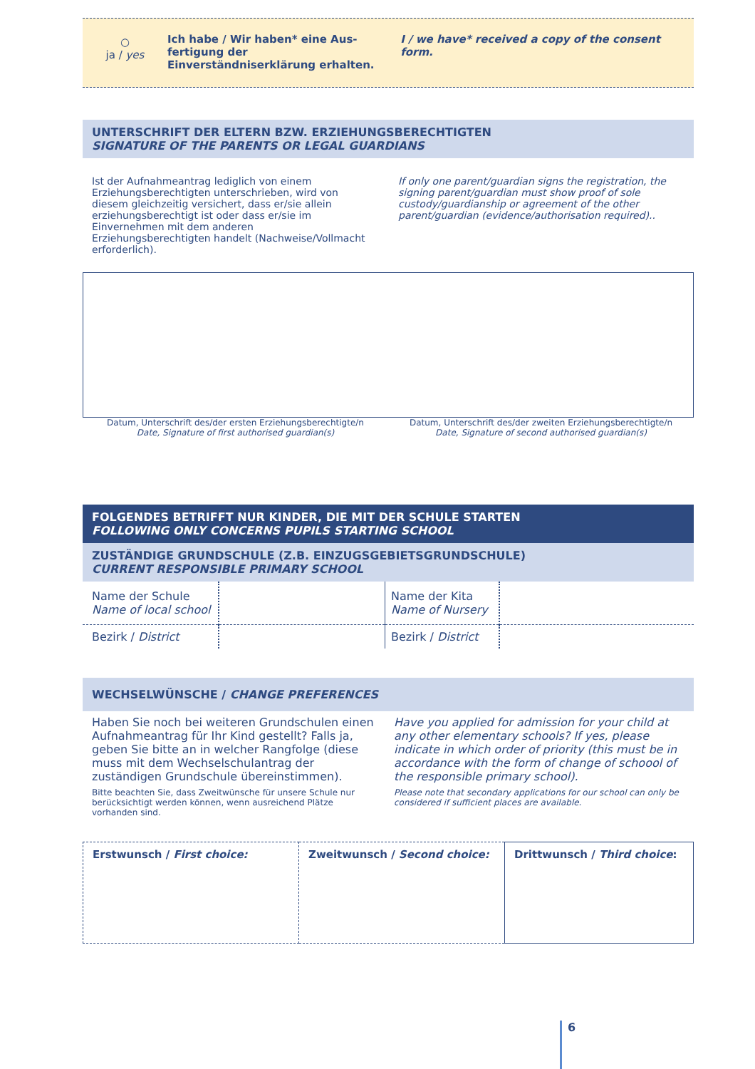○
ja / yes
Ich habe / Wir haben* eine Aus-fertigung der Einverständniserklärung erhalten.
I / we have* received a copy of the consent form.
UNTERSCHRIFT DER ELTERN BZW. ERZIEHUNGSBERECHTIGTEN
SIGNATURE OF THE PARENTS OR LEGAL GUARDIANS
Ist der Aufnahmeantrag lediglich von einem Erziehungsberechtigten unterschrieben, wird von diesem gleichzeitig versichert, dass er/sie allein erziehungsberechtigt ist oder dass er/sie im Einvernehmen mit dem anderen Erziehungsberechtigten handelt (Nachweise/Vollmacht erforderlich).
If only one parent/guardian signs the registration, the signing parent/guardian must show proof of sole custody/guardianship or agreement of the other parent/guardian (evidence/authorisation required)..
Datum, Unterschrift des/der ersten Erziehungsberechtigte/n
Date, Signature of first authorised guardian(s)
Datum, Unterschrift des/der zweiten Erziehungsberechtigte/n
Date, Signature of second authorised guardian(s)
FOLGENDES BETRIFFT NUR KINDER, DIE MIT DER SCHULE STARTEN
FOLLOWING ONLY CONCERNS PUPILS STARTING SCHOOL
ZUSTÄNDIGE GRUNDSCHULE (Z.B. EINZUGSGEBIETSGRUNDSCHULE)
CURRENT RESPONSIBLE PRIMARY SCHOOL
| Name der Schule Name of local school | | Name der Kita Name of Nursery | |
| Bezirk / District | | Bezirk / District | |
WECHSELWÜNSCHE / CHANGE PREFERENCES
Haben Sie noch bei weiteren Grundschulen einen Aufnahmeantrag für Ihr Kind gestellt? Falls ja, geben Sie bitte an in welcher Rangfolge (diese muss mit dem Wechselschulantrag der zuständigen Grundschule übereinstimmen).
Bitte beachten Sie, dass Zweitwünsche für unsere Schule nur berücksichtigt werden können, wenn ausreichend Plätze vorhanden sind.
Have you applied for admission for your child at any other elementary schools? If yes, please indicate in which order of priority (this must be in accordance with the form of change of schoool of the responsible primary school).
Please note that secondary applications for our school can only be considered if sufficient places are available.
| Erstwunsch / First choice: | Zweitwunsch / Second choice: | Drittwunsch / Third choice : |
6